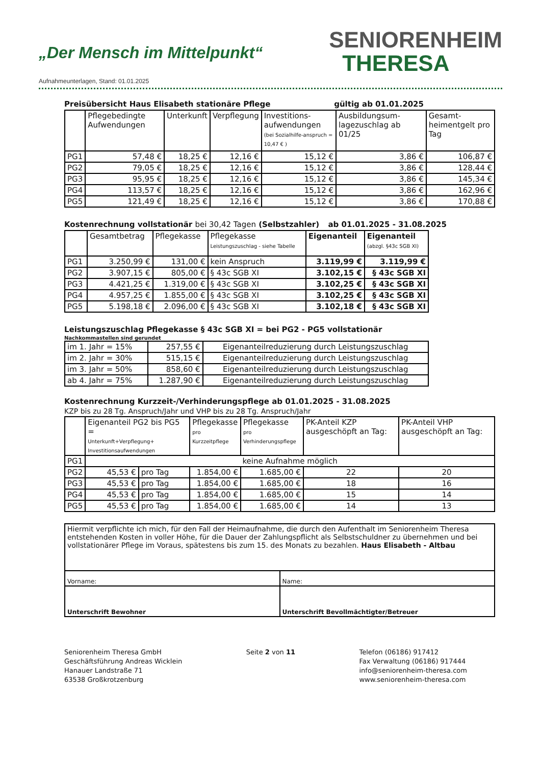„Der Mensch im Mittelpunkt“
Aufnahmeunterlagen, Stand: 01.01.2025
SENIORENHEIM
THERESA
Preisübersicht Haus Elisabeth stationäre Pflege gültig ab 01.01.2025
| | Pflegebedingte Aufwendungen | Unterkunft | Verpflegung | Investitions-aufwendungen (bei Sozialhilfe-anspruch = 10,47 € ) | Ausbildungsum-lagezuschlag ab 01/25 | Gesamt-heimentgelt pro Tag |
| --- | --- | --- | --- | --- | --- | --- |
| PG1 | 57,48 € | 18,25 € | 12,16 € | 15,12 € | 3,86 € | 106,87 € |
| PG2 | 79,05 € | 18,25 € | 12,16 € | 15,12 € | 3,86 € | 128,44 € |
| PG3 | 95,95 € | 18,25 € | 12,16 € | 15,12 € | 3,86 € | 145,34 € |
| PG4 | 113,57 € | 18,25 € | 12,16 € | 15,12 € | 3,86 € | 162,96 € |
| PG5 | 121,49 € | 18,25 € | 12,16 € | 15,12 € | 3,86 € | 170,88 € |
Kostenrechnung vollstationär bei 30,42 Tagen (Selbstzahler) ab 01.01.2025 - 31.08.2025
| | Gesamtbetrag | Pflegekasse | Pflegekasse Leistungszuschlag - siehe Tabelle | Eigenanteil | Eigenanteil (abzgl. §43c SGB XI) |
| --- | --- | --- | --- | --- | --- |
| PG1 | 3.250,99 € | 131,00 € | kein Anspruch | 3.119,99 € | 3.119,99 € |
| PG2 | 3.907,15 € | 805,00 € | § 43c SGB XI | 3.102,15 € | § 43c SGB XI |
| PG3 | 4.421,25 € | 1.319,00 € | § 43c SGB XI | 3.102,25 € | § 43c SGB XI |
| PG4 | 4.957,25 € | 1.855,00 € | § 43c SGB XI | 3.102,25 € | § 43c SGB XI |
| PG5 | 5.198,18 € | 2.096,00 € | § 43c SGB XI | 3.102,18 € | § 43c SGB XI |
Leistungszuschlag Pflegekasse § 43c SGB XI = bei PG2 - PG5 vollstationär
Nachkommastellen sind gerundet
| im 1. Jahr = 15% | 257,55 € | Eigenanteilreduzierung durch Leistungszuschlag |
| im 2. Jahr = 30% | 515,15 € | Eigenanteilreduzierung durch Leistungszuschlag |
| im 3. Jahr = 50% | 858,60 € | Eigenanteilreduzierung durch Leistungszuschlag |
| ab 4. Jahr = 75% | 1.287,90 € | Eigenanteilreduzierung durch Leistungszuschlag |
Kostenrechnung Kurzzeit-/Verhinderungspflege ab 01.01.2025 - 31.08.2025
KZP bis zu 28 Tg. Anspruch/Jahr und VHP bis zu 28 Tg. Anspruch/Jahr
| | Eigenanteil PG2 bis PG5 = Unterkunft+Verpflegung+ Investitionsaufwendungen | | Pflegekasse pro Kurzzeitpflege | Pflegekasse pro Verhinderungspflege | PK-Anteil KZP ausgeschöpft an Tag: | PK-Anteil VHP ausgeschöpft an Tag: |
| --- | --- | --- | --- | --- | --- | --- |
| PG1 | keine Aufnahme möglich | | | | | |
| PG2 | 45,53 € | pro Tag | 1.854,00 € | 1.685,00 € | 22 | 20 |
| PG3 | 45,53 € | pro Tag | 1.854,00 € | 1.685,00 € | 18 | 16 |
| PG4 | 45,53 € | pro Tag | 1.854,00 € | 1.685,00 € | 15 | 14 |
| PG5 | 45,53 € | pro Tag | 1.854,00 € | 1.685,00 € | 14 | 13 |
| Hiermit verpflichte ich mich, für den Fall der Heimaufnahme, die durch den Aufenthalt im Seniorenheim Theresa entstehenden Kosten in voller Höhe, für die Dauer der Zahlungspflicht als Selbstschuldner zu übernehmen und bei vollstationärer Pflege im Voraus, spätestens bis zum 15. des Monats zu bezahlen. Haus Elisabeth - Altbau | |
| Vorname: | Name: |
| Unterschrift Bewohner | Unterschrift Bevollmächtigter/Betreuer |
Seniorenheim Theresa GmbH
Geschäftsführung Andreas Wicklein
Hanauer Landstraße 71
63538 Großkrotzenburg
Seite 2 von 11 Telefon (06186) 917412
Fax Verwaltung (06186) 917444
info@seniorenheim-theresa.com
www.seniorenheim-theresa.com